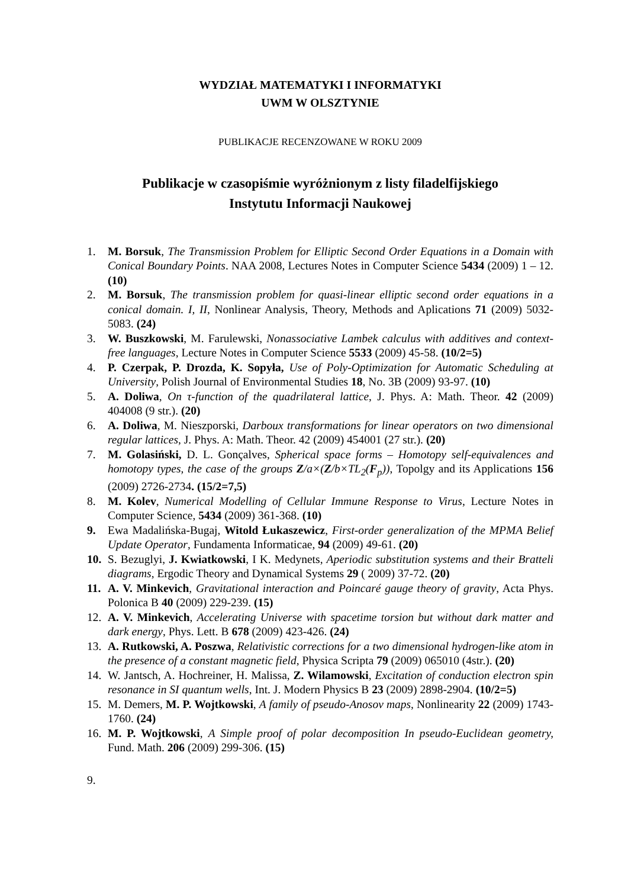WYDZIAŁ MATEMATYKI I INFORMATYKI
UWM W OLSZTYNIE
PUBLIKACJE RECENZOWANE W ROKU 2009
Publikacje w czasopiśmie wyróżnionym z listy filadelfijskiego
Instytutu Informacji Naukowej
1. M. Borsuk, The Transmission Problem for Elliptic Second Order Equations in a Domain with Conical Boundary Points. NAA 2008, Lectures Notes in Computer Science 5434 (2009) 1 – 12. (10)
2. M. Borsuk, The transmission problem for quasi-linear elliptic second order equations in a conical domain. I, II, Nonlinear Analysis, Theory, Methods and Aplications 71 (2009) 5032-5083. (24)
3. W. Buszkowski, M. Farulewski, Nonassociative Lambek calculus with additives and context-free languages, Lecture Notes in Computer Science 5533 (2009) 45-58. (10/2=5)
4. P. Czerpak, P. Drozda, K. Sopyła, Use of Poly-Optimization for Automatic Scheduling at University, Polish Journal of Environmental Studies 18, No. 3B (2009) 93-97. (10)
5. A. Doliwa, On τ-function of the quadrilateral lattice, J. Phys. A: Math. Theor. 42 (2009) 404008 (9 str.). (20)
6. A. Doliwa, M. Nieszporski, Darboux transformations for linear operators on two dimensional regular lattices, J. Phys. A: Math. Theor. 42 (2009) 454001 (27 str.). (20)
7. M. Golasiński, D. L. Gonçalves, Spherical space forms – Homotopy self-equivalences and homotopy types, the case of the groups Z/a×(Z/b×TL<sub>2</sub>(F<sub>p</sub>)), Topolgy and its Applications 156 (2009) 2726-2734. (15/2=7,5)
8. M. Kolev, Numerical Modelling of Cellular Immune Response to Virus, Lecture Notes in Computer Science, 5434 (2009) 361-368. (10)
9. Ewa Madalińska-Bugaj, Witold Łukaszewicz, First-order generalization of the MPMA Belief Update Operator, Fundamenta Informaticae, 94 (2009) 49-61. (20)
10. S. Bezuglyi, J. Kwiatkowski, I K. Medynets, Aperiodic substitution systems and their Bratteli diagrams, Ergodic Theory and Dynamical Systems 29 ( 2009) 37-72. (20)
11. A. V. Minkevich, Gravitational interaction and Poincaré gauge theory of gravity, Acta Phys. Polonica B 40 (2009) 229-239. (15)
12. A. V. Minkevich, Accelerating Universe with spacetime torsion but without dark matter and dark energy, Phys. Lett. B 678 (2009) 423-426. (24)
13. A. Rutkowski, A. Poszwa, Relativistic corrections for a two dimensional hydrogen-like atom in the presence of a constant magnetic field, Physica Scripta 79 (2009) 065010 (4str.). (20)
14. W. Jantsch, A. Hochreiner, H. Malissa, Z. Wilamowski, Excitation of conduction electron spin resonance in SI quantum wells, Int. J. Modern Physics B 23 (2009) 2898-2904. (10/2=5)
15. M. Demers, M. P. Wojtkowski, A family of pseudo-Anosov maps, Nonlinearity 22 (2009) 1743-1760. (24)
16. M. P. Wojtkowski, A Simple proof of polar decomposition In pseudo-Euclidean geometry, Fund. Math. 206 (2009) 299-306. (15)
9.